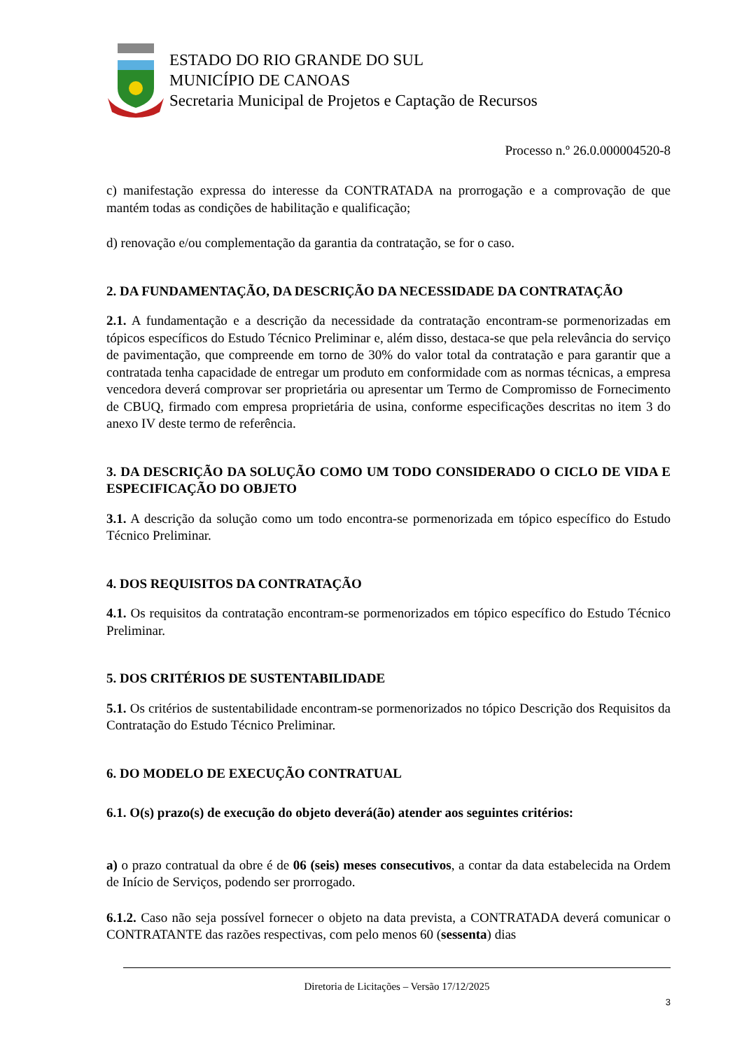ESTADO DO RIO GRANDE DO SUL
MUNICÍPIO DE CANOAS
Secretaria Municipal de Projetos e Captação de Recursos
Processo n.º 26.0.000004520-8
c) manifestação expressa do interesse da CONTRATADA na prorrogação e a comprovação de que mantém todas as condições de habilitação e qualificação;
d) renovação e/ou complementação da garantia da contratação, se for o caso.
2. DA FUNDAMENTAÇÃO, DA DESCRIÇÃO DA NECESSIDADE DA CONTRATAÇÃO
2.1. A fundamentação e a descrição da necessidade da contratação encontram-se pormenorizadas em tópicos específicos do Estudo Técnico Preliminar e, além disso, destaca-se que pela relevância do serviço de pavimentação, que compreende em torno de 30% do valor total da contratação e para garantir que a contratada tenha capacidade de entregar um produto em conformidade com as normas técnicas, a empresa vencedora deverá comprovar ser proprietária ou apresentar um Termo de Compromisso de Fornecimento de CBUQ, firmado com empresa proprietária de usina, conforme especificações descritas no item 3 do anexo IV deste termo de referência.
3. DA DESCRIÇÃO DA SOLUÇÃO COMO UM TODO CONSIDERADO O CICLO DE VIDA E ESPECIFICAÇÃO DO OBJETO
3.1. A descrição da solução como um todo encontra-se pormenorizada em tópico específico do Estudo Técnico Preliminar.
4. DOS REQUISITOS DA CONTRATAÇÃO
4.1. Os requisitos da contratação encontram-se pormenorizados em tópico específico do Estudo Técnico Preliminar.
5. DOS CRITÉRIOS DE SUSTENTABILIDADE
5.1. Os critérios de sustentabilidade encontram-se pormenorizados no tópico Descrição dos Requisitos da Contratação do Estudo Técnico Preliminar.
6. DO MODELO DE EXECUÇÃO CONTRATUAL
6.1. O(s) prazo(s) de execução do objeto deverá(ão) atender aos seguintes critérios:
a) o prazo contratual da obre é de 06 (seis) meses consecutivos, a contar da data estabelecida na Ordem de Início de Serviços, podendo ser prorrogado.
6.1.2. Caso não seja possível fornecer o objeto na data prevista, a CONTRATADA deverá comunicar o CONTRATANTE das razões respectivas, com pelo menos 60 (sessenta) dias
Diretoria de Licitações – Versão 17/12/2025
3